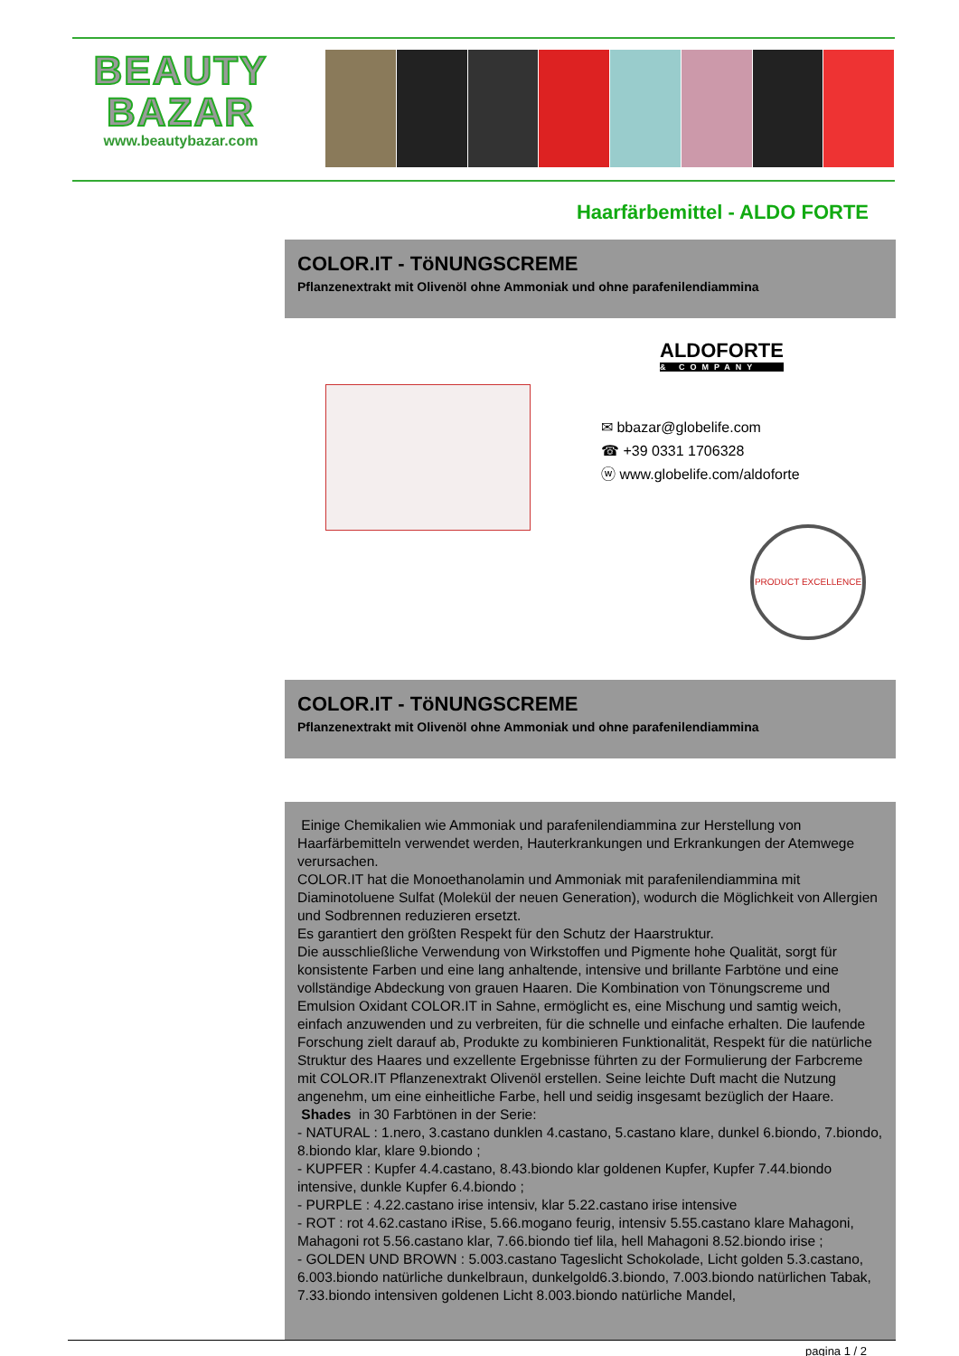BEAUTY
BAZAR
www.beautybazar.com
Haarfärbemittel - ALDO FORTE
COLOR.IT - TöNUNGSCREME
Pflanzenextrakt mit Olivenöl ohne Ammoniak und ohne parafenilendiammina
ALDOFORTE
& COMPANY
✉ bbazar@globelife.com
☎ +39 0331 1706328
ⓦ www.globelife.com/aldoforte
PRODUCT EXCELLENCE
COLOR.IT - TöNUNGSCREME
Pflanzenextrakt mit Olivenöl ohne Ammoniak und ohne parafenilendiammina
Einige Chemikalien wie Ammoniak und parafenilendiammina zur Herstellung von Haarfärbemitteln verwendet werden, Hauterkrankungen und Erkrankungen der Atemwege verursachen.
COLOR.IT hat die Monoethanolamin und Ammoniak mit parafenilendiammina mit Diaminotoluene Sulfat (Molekül der neuen Generation), wodurch die Möglichkeit von Allergien und Sodbrennen reduzieren ersetzt.
Es garantiert den größten Respekt für den Schutz der Haarstruktur.
Die ausschließliche Verwendung von Wirkstoffen und Pigmente hohe Qualität, sorgt für konsistente Farben und eine lang anhaltende, intensive und brillante Farbtöne und eine vollständige Abdeckung von grauen Haaren. Die Kombination von Tönungscreme und Emulsion Oxidant COLOR.IT in Sahne, ermöglicht es, eine Mischung und samtig weich, einfach anzuwenden und zu verbreiten, für die schnelle und einfache erhalten. Die laufende Forschung zielt darauf ab, Produkte zu kombinieren Funktionalität, Respekt für die natürliche Struktur des Haares und exzellente Ergebnisse führten zu der Formulierung der Farbcreme mit COLOR.IT Pflanzenextrakt Olivenöl erstellen. Seine leichte Duft macht die Nutzung angenehm, um eine einheitliche Farbe, hell und seidig insgesamt bezüglich der Haare.
Shades in 30 Farbtönen in der Serie:
- NATURAL : 1.nero, 3.castano dunklen 4.castano, 5.castano klare, dunkel 6.biondo, 7.biondo, 8.biondo klar, klare 9.biondo ;
- KUPFER : Kupfer 4.4.castano, 8.43.biondo klar goldenen Kupfer, Kupfer 7.44.biondo intensive, dunkle Kupfer 6.4.biondo ;
- PURPLE : 4.22.castano irise intensiv, klar 5.22.castano irise intensive
- ROT : rot 4.62.castano iRise, 5.66.mogano feurig, intensiv 5.55.castano klare Mahagoni, Mahagoni rot 5.56.castano klar, 7.66.biondo tief lila, hell Mahagoni 8.52.biondo irise ;
- GOLDEN UND BROWN : 5.003.castano Tageslicht Schokolade, Licht golden 5.3.castano, 6.003.biondo natürliche dunkelbraun, dunkelgold6.3.biondo, 7.003.biondo natürlichen Tabak, 7.33.biondo intensiven goldenen Licht 8.003.biondo natürliche Mandel,
pagina 1 / 2